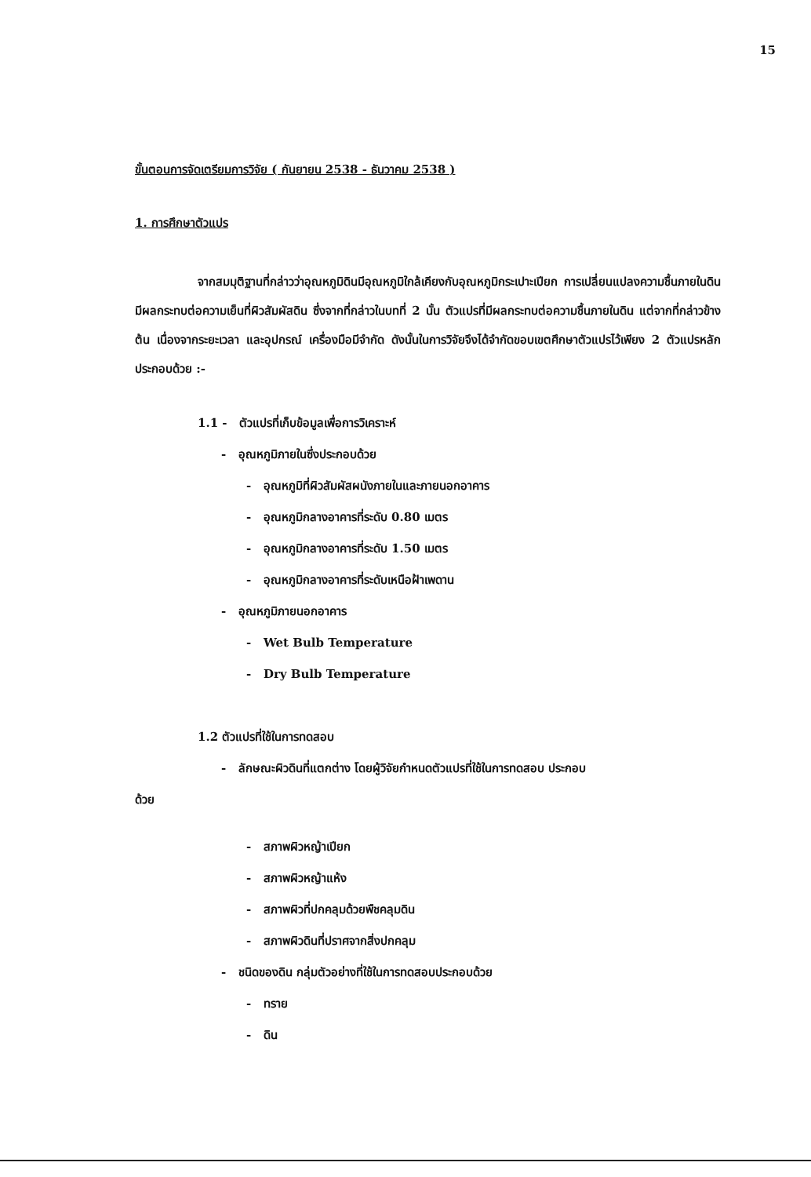15
ขั้นตอนการจัดเตรียมการวิจัย ( กันยายน 2538 - ธันวาคม 2538 )
1. การศึกษาตัวแปร
จากสมมุติฐานที่กล่าวว่าอุณหภูมิดินมีอุณหภูมิใกล้เคียงกับอุณหภูมิกระเปาะเปียก การเปลี่ยนแปลงความชื้นภายในดินมีผลกระทบต่อความเย็นที่ผิวสัมผัสดิน ซึ่งจากที่กล่าวในบทที่ 2 นั้น ตัวแปรที่มีผลกระทบต่อความชื้นภายในดิน แต่จากที่กล่าวข้างต้น เนื่องจากระยะเวลา และอุปกรณ์ เครื่องมือมีจำกัด ดังนั้นในการวิจัยจึงได้จำกัดขอบเขตศึกษาตัวแปรไว้เพียง 2 ตัวแปรหลัก ประกอบด้วย :-
1.1 - ตัวแปรที่เก็บข้อมูลเพื่อการวิเคราะห์
- อุณหภูมิภายในซึ่งประกอบด้วย
- อุณหภูมิที่ผิวสัมผัสผนังภายในและภายนอกอาคาร
- อุณหภูมิกลางอาคารที่ระดับ 0.80 เมตร
- อุณหภูมิกลางอาคารที่ระดับ 1.50 เมตร
- อุณหภูมิกลางอาคารที่ระดับเหนือฝ้าเพดาน
- อุณหภูมิภายนอกอาคาร
- Wet Bulb Temperature
- Dry Bulb Temperature
1.2 ตัวแปรที่ใช้ในการทดสอบ
- ลักษณะผิวดินที่แตกต่าง โดยผู้วิจัยกำหนดตัวแปรที่ใช้ในการทดสอบ ประกอบ
ด้วย
- สภาพผิวหญ้าเปียก
- สภาพผิวหญ้าแห้ง
- สภาพผิวที่ปกคลุมด้วยพืชคลุมดิน
- สภาพผิวดินที่ปราศจากสิ่งปกคลุม
- ชนิดของดิน กลุ่มตัวอย่างที่ใช้ในการทดสอบประกอบด้วย
- ทราย
- ดิน